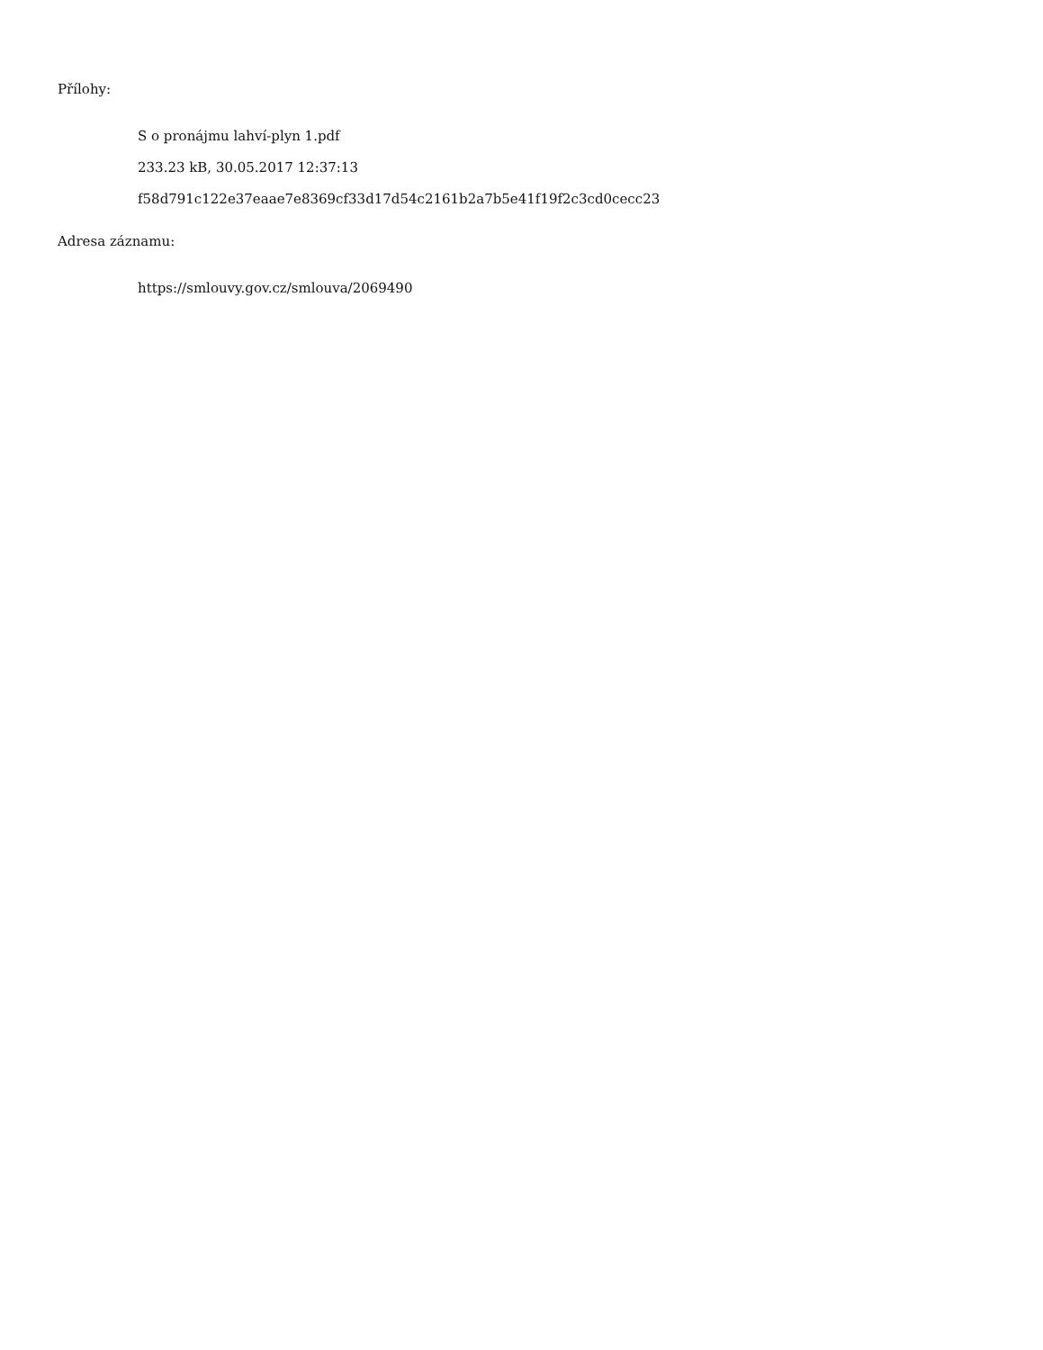Přílohy:
S o pronájmu lahví-plyn 1.pdf
233.23 kB, 30.05.2017 12:37:13
f58d791c122e37eaae7e8369cf33d17d54c2161b2a7b5e41f19f2c3cd0cecc23
Adresa záznamu:
https://smlouvy.gov.cz/smlouva/2069490